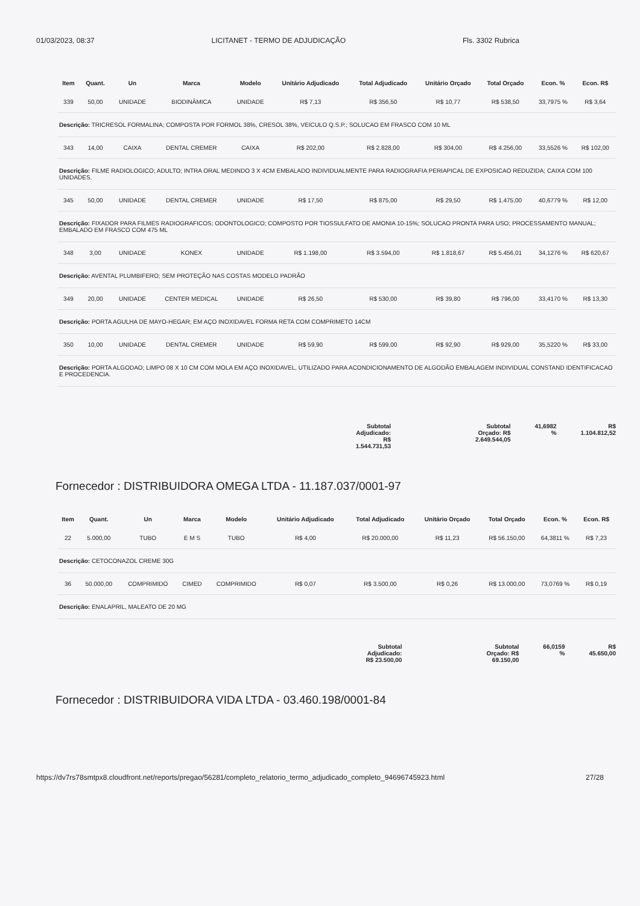01/03/2023, 08:37 LICITANET - TERMO DE ADJUDICAÇÃO Fls. 3302 Rubrica
| Item | Quant. | Un | Marca | Modelo | Unitário Adjudicado | Total Adjudicado | Unitário Orçado | Total Orçado | Econ. % | Econ. R$ |
| --- | --- | --- | --- | --- | --- | --- | --- | --- | --- | --- |
| 339 | 50,00 | UNIDADE | BIODINÂMICA | UNIDADE | R$ 7,13 | R$ 356,50 | R$ 10,77 | R$ 538,50 | 33,7975 % | R$ 3,64 |
| Descrição: TRICRESOL FORMALINA; COMPOSTA POR FORMOL 38%, CRESOL 38%, VEICULO Q.S.P.; SOLUCAO EM FRASCO COM 10 ML | | | | | | | | | | |
| 343 | 14,00 | CAIXA | DENTAL CREMER | CAIXA | R$ 202,00 | R$ 2.828,00 | R$ 304,00 | R$ 4.256,00 | 33,5526 % | R$ 102,00 |
| Descrição: FILME RADIOLOGICO; ADULTO; INTRA ORAL MEDINDO 3 X 4CM EMBALADO INDIVIDUALMENTE PARA RADIOGRAFIA PERIAPICAL DE EXPOSICAO REDUZIDA; CAIXA COM 100 UNIDADES. | | | | | | | | | | |
| 345 | 50,00 | UNIDADE | DENTAL CREMER | UNIDADE | R$ 17,50 | R$ 875,00 | R$ 29,50 | R$ 1.475,00 | 40,6779 % | R$ 12,00 |
| Descrição: FIXADOR PARA FILMES RADIOGRAFICOS; ODONTOLOGICO; COMPOSTO POR TIOSSULFATO DE AMONIA 10-15%; SOLUCAO PRONTA PARA USO; PROCESSAMENTO MANUAL; EMBALADO EM FRASCO COM 475 ML | | | | | | | | | | |
| 348 | 3,00 | UNIDADE | KONEX | UNIDADE | R$ 1.198,00 | R$ 3.594,00 | R$ 1.818,67 | R$ 5.456,01 | 34,1276 % | R$ 620,67 |
| Descrição: AVENTAL PLUMBIFERO; SEM PROTEÇÃO NAS COSTAS MODELO PADRÃO | | | | | | | | | | |
| 349 | 20,00 | UNIDADE | CENTER MEDICAL | UNIDADE | R$ 26,50 | R$ 530,00 | R$ 39,80 | R$ 796,00 | 33,4170 % | R$ 13,30 |
| Descrição: PORTA AGULHA DE MAYO-HEGAR; EM AÇO INOXIDAVEL FORMA RETA COM COMPRIMETO 14CM | | | | | | | | | | |
| 350 | 10,00 | UNIDADE | DENTAL CREMER | UNIDADE | R$ 59,90 | R$ 599,00 | R$ 92,90 | R$ 929,00 | 35,5220 % | R$ 33,00 |
| Descrição: PORTA ALGODAO; LIMPO 08 X 10 CM COM MOLA EM AÇO INOXIDAVEL, UTILIZADO PARA ACONDICIONAMENTO DE ALGODÃO EMBALAGEM INDIVIDUAL CONSTAND IDENTIFICACAO E PROCEDENCIA. | | | | | | | | | | |
Subtotal
Adjudicado:
R$
1.544.731,53
Subtotal
Orçado: R$
2.649.544,05
41,6982
%
R$
1.104.812,52
Fornecedor : DISTRIBUIDORA OMEGA LTDA - 11.187.037/0001-97
| Item | Quant. | Un | Marca | Modelo | Unitário Adjudicado | Total Adjudicado | Unitário Orçado | Total Orçado | Econ. % | Econ. R$ |
| --- | --- | --- | --- | --- | --- | --- | --- | --- | --- | --- |
| 22 | 5.000,00 | TUBO | E M S | TUBO | R$ 4,00 | R$ 20.000,00 | R$ 11,23 | R$ 56.150,00 | 64,3811 % | R$ 7,23 |
| Descrição: CETOCONAZOL CREME 30G | | | | | | | | | | |
| 36 | 50.000,00 | COMPRIMIDO | CIMED | COMPRIMIDO | R$ 0,07 | R$ 3.500,00 | R$ 0,26 | R$ 13.000,00 | 73,0769 % | R$ 0,19 |
| Descrição: ENALAPRIL, MALEATO DE 20 MG | | | | | | | | | | |
Subtotal
Adjudicado:
R$ 23.500,00
Subtotal
Orçado: R$
69.150,00
66,0159
%
R$
45.650,00
Fornecedor : DISTRIBUIDORA VIDA LTDA - 03.460.198/0001-84
https://dv7rs78smtpx8.cloudfront.net/reports/pregao/56281/completo_relatorio_termo_adjudicado_completo_94696745923.html 27/28